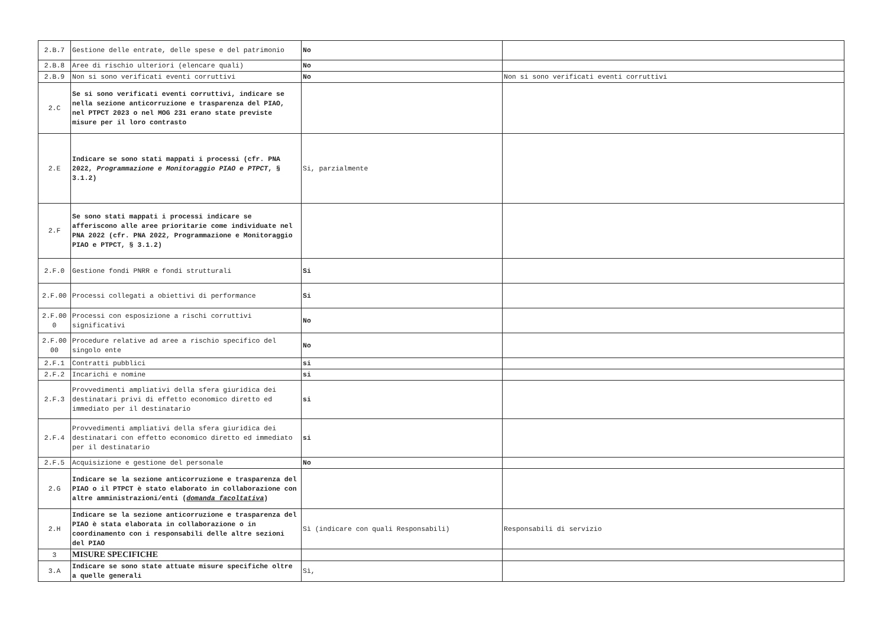| 2.B.7 | Gestione delle entrate, delle spese e del patrimonio | No | |
| 2.B.8 | Aree di rischio ulteriori (elencare quali) | No | |
| 2.B.9 | Non si sono verificati eventi corruttivi | No | Non si sono verificati eventi corruttivi |
| 2.C | Se si sono verificati eventi corruttivi, indicare se nella sezione anticorruzione e trasparenza del PIAO, nel PTPCT 2023 o nel MOG 231 erano state previste misure per il loro contrasto | | |
| 2.E | Indicare se sono stati mappati i processi (cfr. PNA 2022, Programmazione e Monitoraggio PIAO e PTPCT , § 3.1.2) | Si, parzialmente | |
| 2.F | Se sono stati mappati i processi indicare se afferiscono alle aree prioritarie come individuate nel PNA 2022 (cfr. PNA 2022, Programmazione e Monitoraggio PIAO e PTPCT, § 3.1.2) | | |
| 2.F.0 | Gestione fondi PNRR e fondi strutturali | Si | |
| 2.F.00 | Processi collegati a obiettivi di performance | Si | |
| 2.F.00 0 | Processi con esposizione a rischi corruttivi significativi | No | |
| 2.F.00 00 | Procedure relative ad aree a rischio specifico del singolo ente | No | |
| 2.F.1 | Contratti pubblici | si | |
| 2.F.2 | Incarichi e nomine | si | |
| 2.F.3 | Provvedimenti ampliativi della sfera giuridica dei destinatari privi di effetto economico diretto ed immediato per il destinatario | si | |
| 2.F.4 | Provvedimenti ampliativi della sfera giuridica dei destinatari con effetto economico diretto ed immediato per il destinatario | si | |
| 2.F.5 | Acquisizione e gestione del personale | No | |
| 2.G | Indicare se la sezione anticorruzione e trasparenza del PIAO o il PTPCT è stato elaborato in collaborazione con altre amministrazioni/enti ( domanda facoltativa ) | | |
| 2.H | Indicare se la sezione anticorruzione e trasparenza del PIAO è stata elaborata in collaborazione o in coordinamento con i responsabili delle altre sezioni del PIAO | Sì (indicare con quali Responsabili) | Responsabili di servizio |
| 3 | MISURE SPECIFICHE | | |
| 3.A | Indicare se sono state attuate misure specifiche oltre a quelle generali | Sì, | |